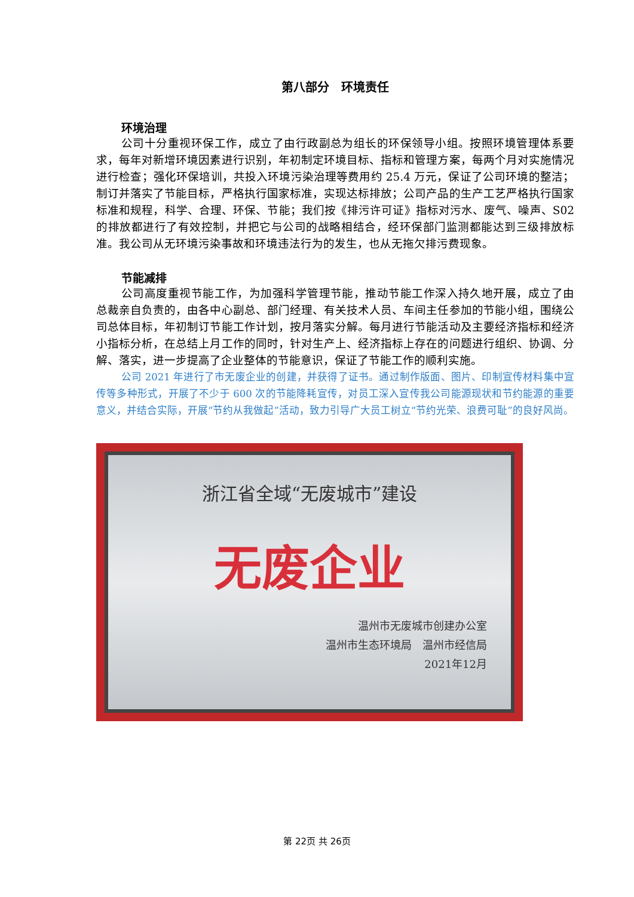第八部分　环境责任
环境治理
公司十分重视环保工作，成立了由行政副总为组长的环保领导小组。按照环境管理体系要求，每年对新增环境因素进行识别，年初制定环境目标、指标和管理方案，每两个月对实施情况进行检查；强化环保培训，共投入环境污染治理等费用约 25.4 万元，保证了公司环境的整洁；制订并落实了节能目标，严格执行国家标准，实现达标排放；公司产品的生产工艺严格执行国家标准和规程，科学、合理、环保、节能；我们按《排污许可证》指标对污水、废气、噪声、S02 的排放都进行了有效控制，并把它与公司的战略相结合，经环保部门监测都能达到三级排放标准。我公司从无环境污染事故和环境违法行为的发生，也从无拖欠排污费现象。
节能减排
公司高度重视节能工作，为加强科学管理节能，推动节能工作深入持久地开展，成立了由总裁亲自负责的，由各中心副总、部门经理、有关技术人员、车间主任参加的节能小组，围绕公司总体目标，年初制订节能工作计划，按月落实分解。每月进行节能活动及主要经济指标和经济小指标分析，在总结上月工作的同时，针对生产上、经济指标上存在的问题进行组织、协调、分解、落实，进一步提高了企业整体的节能意识，保证了节能工作的顺利实施。
公司 2021 年进行了市无废企业的创建，并获得了证书。通过制作版面、图片、印制宣传材料集中宣传等多种形式，开展了不少于 600 次的节能降耗宣传，对员工深入宣传我公司能源现状和节约能源的重要意义，并结合实际，开展“节约从我做起”活动，致力引导广大员工树立“节约光荣、浪费可耻”的良好风尚。
浙江省全域“无废城市”建设
无废企业
温州市无废城市创建办公室
温州市生态环境局　温州市经信局
2021年12月
第 22页 共 26页